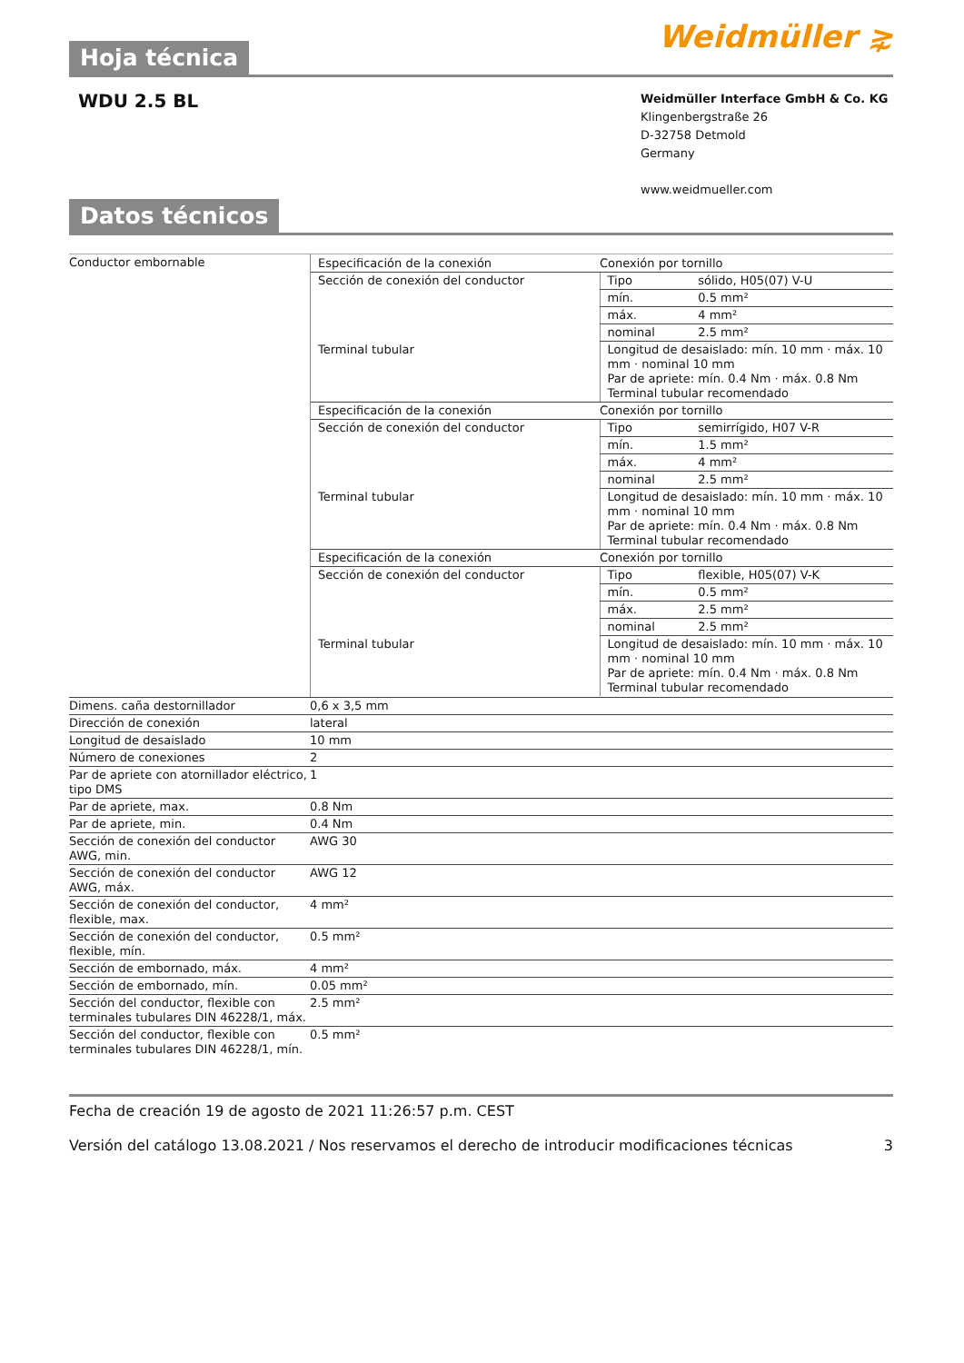Hoja técnica
Weidmüller ⋧
WDU 2.5 BL
Weidmüller Interface GmbH & Co. KG
Klingenbergstraße 26
D-32758 Detmold
Germany
www.weidmueller.com
Datos técnicos
| Conductor embornable | / Especificación de la conexión / Conexión por tornillo / / / Sección de conexión del conductor / Tipo / sólido, H05(07) V-U / / / mín. / 0.5 mm² / / / máx. / 4 mm² / / / nominal / 2.5 mm² / / Terminal tubular / Longitud de desaislado: mín. 10 mm · máx. 10 mm · nominal 10 mm Par de apriete: mín. 0.4 Nm · máx. 0.8 Nm Terminal tubular recomendado / / / Especificación de la conexión / Conexión por tornillo / / / Sección de conexión del conductor / Tipo / semirrígido, H07 V-R / / / mín. / 1.5 mm² / / / máx. / 4 mm² / / / nominal / 2.5 mm² / / Terminal tubular / Longitud de desaislado: mín. 10 mm · máx. 10 mm · nominal 10 mm Par de apriete: mín. 0.4 Nm · máx. 0.8 Nm Terminal tubular recomendado / / / Especificación de la conexión / Conexión por tornillo / / / Sección de conexión del conductor / Tipo / flexible, H05(07) V-K / / / mín. / 0.5 mm² / / / máx. / 2.5 mm² / / / nominal / 2.5 mm² / / Terminal tubular / Longitud de desaislado: mín. 10 mm · máx. 10 mm · nominal 10 mm Par de apriete: mín. 0.4 Nm · máx. 0.8 Nm Terminal tubular recomendado / / |
| Dimens. caña destornillador | 0,6 x 3,5 mm |
| Dirección de conexión | lateral |
| Longitud de desaislado | 10 mm |
| Número de conexiones | 2 |
| Par de apriete con atornillador eléctrico, tipo DMS | 1 |
| Par de apriete, max. | 0.8 Nm |
| Par de apriete, min. | 0.4 Nm |
| Sección de conexión del conductor AWG, min. | AWG 30 |
| Sección de conexión del conductor AWG, máx. | AWG 12 |
| Sección de conexión del conductor, flexible, max. | 4 mm² |
| Sección de conexión del conductor, flexible, mín. | 0.5 mm² |
| Sección de embornado, máx. | 4 mm² |
| Sección de embornado, mín. | 0.05 mm² |
| Sección del conductor, flexible con terminales tubulares DIN 46228/1, máx. | 2.5 mm² |
| Sección del conductor, flexible con terminales tubulares DIN 46228/1, mín. | 0.5 mm² |
Fecha de creación 19 de agosto de 2021 11:26:57 p.m. CEST
Versión del catálogo 13.08.2021 / Nos reservamos el derecho de introducir modificaciones técnicas 3